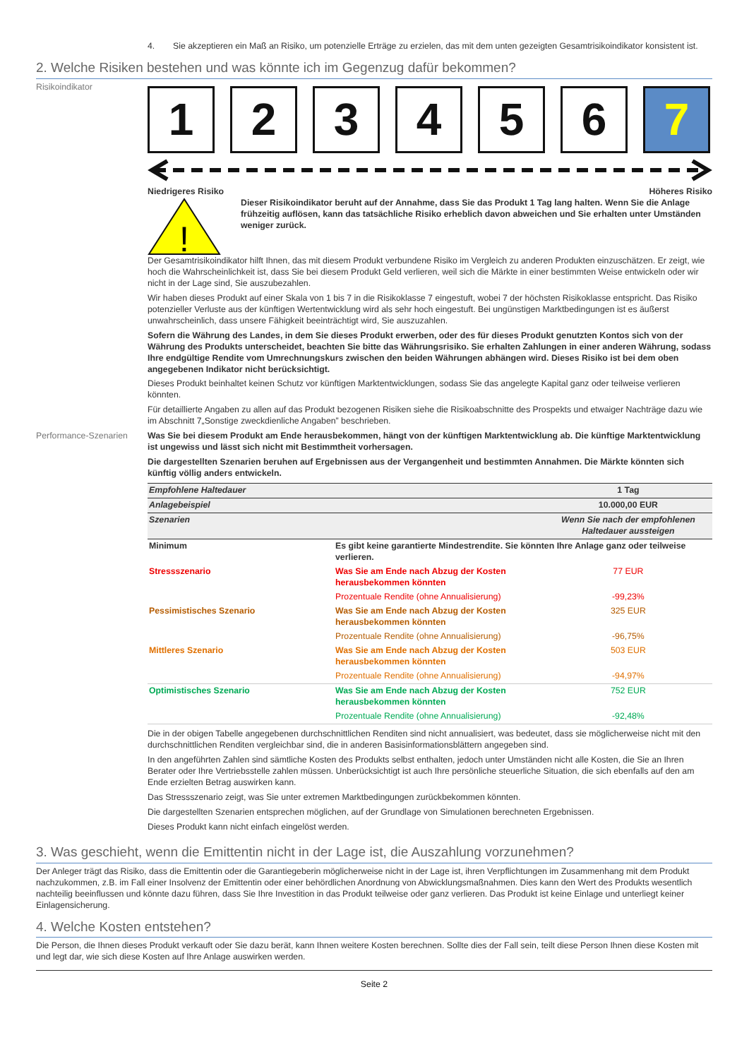4. Sie akzeptieren ein Maß an Risiko, um potenzielle Erträge zu erzielen, das mit dem unten gezeigten Gesamtrisikoindikator konsistent ist.
2. Welche Risiken bestehen und was könnte ich im Gegenzug dafür bekommen?
Risikoindikator
1 2 3 4 5 6 7
Niedrigeres Risiko Höheres Risiko
!
Dieser Risikoindikator beruht auf der Annahme, dass Sie das Produkt 1 Tag lang halten. Wenn Sie die Anlage frühzeitig auflösen, kann das tatsächliche Risiko erheblich davon abweichen und Sie erhalten unter Umständen weniger zurück.
Der Gesamtrisikoindikator hilft Ihnen, das mit diesem Produkt verbundene Risiko im Vergleich zu anderen Produkten einzuschätzen. Er zeigt, wie hoch die Wahrscheinlichkeit ist, dass Sie bei diesem Produkt Geld verlieren, weil sich die Märkte in einer bestimmten Weise entwickeln oder wir nicht in der Lage sind, Sie auszubezahlen.
Wir haben dieses Produkt auf einer Skala von 1 bis 7 in die Risikoklasse 7 eingestuft, wobei 7 der höchsten Risikoklasse entspricht. Das Risiko potenzieller Verluste aus der künftigen Wertentwicklung wird als sehr hoch eingestuft. Bei ungünstigen Marktbedingungen ist es äußerst unwahrscheinlich, dass unsere Fähigkeit beeinträchtigt wird, Sie auszuzahlen.
Sofern die Währung des Landes, in dem Sie dieses Produkt erwerben, oder des für dieses Produkt genutzten Kontos sich von der Währung des Produkts unterscheidet, beachten Sie bitte das Währungsrisiko. Sie erhalten Zahlungen in einer anderen Währung, sodass Ihre endgültige Rendite vom Umrechnungskurs zwischen den beiden Währungen abhängen wird. Dieses Risiko ist bei dem oben angegebenen Indikator nicht berücksichtigt.
Dieses Produkt beinhaltet keinen Schutz vor künftigen Marktentwicklungen, sodass Sie das angelegte Kapital ganz oder teilweise verlieren könnten.
Für detaillierte Angaben zu allen auf das Produkt bezogenen Risiken siehe die Risikoabschnitte des Prospekts und etwaiger Nachträge dazu wie im Abschnitt 7„Sonstige zweckdienliche Angaben” beschrieben.
Performance-Szenarien Was Sie bei diesem Produkt am Ende herausbekommen, hängt von der künftigen Marktentwicklung ab. Die künftige Marktentwicklung ist ungewiss und lässt sich nicht mit Bestimmtheit vorhersagen.
Die dargestellten Szenarien beruhen auf Ergebnissen aus der Vergangenheit und bestimmten Annahmen. Die Märkte könnten sich künftig völlig anders entwickeln.
| Empfohlene Haltedauer | | 1 Tag |
| Anlagebeispiel | | 10.000,00 EUR |
| Szenarien | | Wenn Sie nach der empfohlenen Haltedauer aussteigen |
| Minimum | Es gibt keine garantierte Mindestrendite. Sie könnten Ihre Anlage ganz oder teilweise verlieren. | |
| Stressszenario | Was Sie am Ende nach Abzug der Kosten herausbekommen könnten | 77 EUR |
| | Prozentuale Rendite (ohne Annualisierung) | -99,23% |
| Pessimistisches Szenario | Was Sie am Ende nach Abzug der Kosten herausbekommen könnten | 325 EUR |
| | Prozentuale Rendite (ohne Annualisierung) | -96,75% |
| Mittleres Szenario | Was Sie am Ende nach Abzug der Kosten herausbekommen könnten | 503 EUR |
| | Prozentuale Rendite (ohne Annualisierung) | -94,97% |
| Optimistisches Szenario | Was Sie am Ende nach Abzug der Kosten herausbekommen könnten | 752 EUR |
| | Prozentuale Rendite (ohne Annualisierung) | -92,48% |
Die in der obigen Tabelle angegebenen durchschnittlichen Renditen sind nicht annualisiert, was bedeutet, dass sie möglicherweise nicht mit den durchschnittlichen Renditen vergleichbar sind, die in anderen Basisinformationsblättern angegeben sind.
In den angeführten Zahlen sind sämtliche Kosten des Produkts selbst enthalten, jedoch unter Umständen nicht alle Kosten, die Sie an Ihren Berater oder Ihre Vertriebsstelle zahlen müssen. Unberücksichtigt ist auch Ihre persönliche steuerliche Situation, die sich ebenfalls auf den am Ende erzielten Betrag auswirken kann.
Das Stressszenario zeigt, was Sie unter extremen Marktbedingungen zurückbekommen könnten.
Die dargestellten Szenarien entsprechen möglichen, auf der Grundlage von Simulationen berechneten Ergebnissen.
Dieses Produkt kann nicht einfach eingelöst werden.
3. Was geschieht, wenn die Emittentin nicht in der Lage ist, die Auszahlung vorzunehmen?
Der Anleger trägt das Risiko, dass die Emittentin oder die Garantiegeberin möglicherweise nicht in der Lage ist, ihren Verpflichtungen im Zusammenhang mit dem Produkt nachzukommen, z.B. im Fall einer Insolvenz der Emittentin oder einer behördlichen Anordnung von Abwicklungsmaßnahmen. Dies kann den Wert des Produkts wesentlich nachteilig beeinflussen und könnte dazu führen, dass Sie Ihre Investition in das Produkt teilweise oder ganz verlieren. Das Produkt ist keine Einlage und unterliegt keiner Einlagensicherung.
4. Welche Kosten entstehen?
Die Person, die Ihnen dieses Produkt verkauft oder Sie dazu berät, kann Ihnen weitere Kosten berechnen. Sollte dies der Fall sein, teilt diese Person Ihnen diese Kosten mit und legt dar, wie sich diese Kosten auf Ihre Anlage auswirken werden.
Seite 2